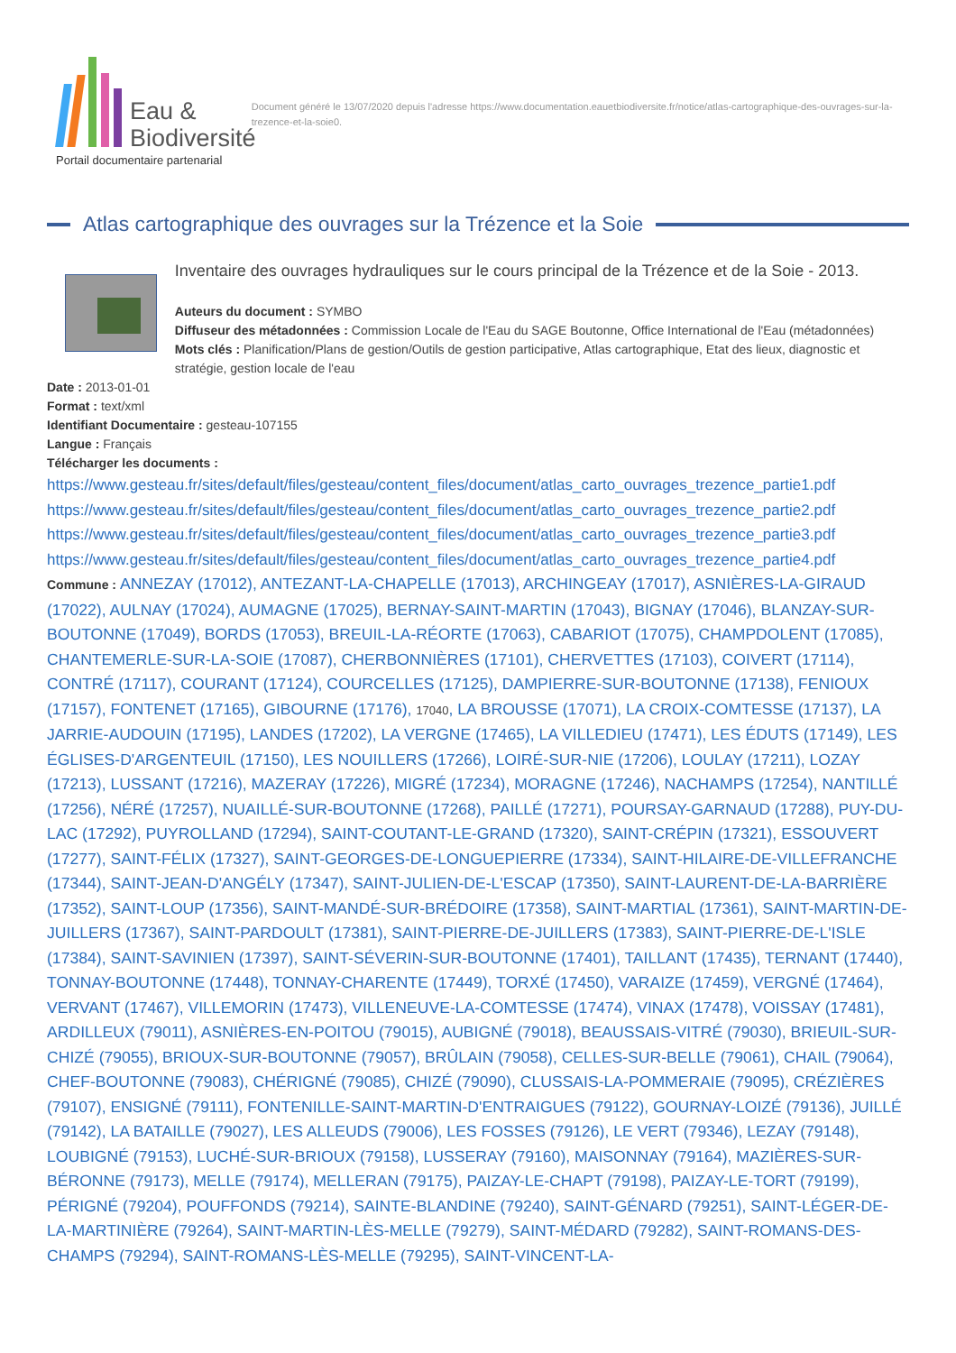Eau &
Biodiversité
Portail documentaire partenarial
Document généré le 13/07/2020 depuis l'adresse https://www.documentation.eauetbiodiversite.fr/notice/atlas-cartographique-des-ouvrages-sur-la-trezence-et-la-soie0.
Atlas cartographique des ouvrages sur la Trézence et la Soie
Inventaire des ouvrages hydrauliques sur le cours principal de la Trézence et de la Soie - 2013.
Auteurs du document : SYMBO
Diffuseur des métadonnées : Commission Locale de l'Eau du SAGE Boutonne, Office International de l'Eau (métadonnées)
Mots clés : Planification/Plans de gestion/Outils de gestion participative, Atlas cartographique, Etat des lieux, diagnostic et stratégie, gestion locale de l'eau
Date : 2013-01-01
Format : text/xml
Identifiant Documentaire : gesteau-107155
Langue : Français
Télécharger les documents :
https://www.gesteau.fr/sites/default/files/gesteau/content_files/document/atlas_carto_ouvrages_trezence_partie1.pdf
https://www.gesteau.fr/sites/default/files/gesteau/content_files/document/atlas_carto_ouvrages_trezence_partie2.pdf
https://www.gesteau.fr/sites/default/files/gesteau/content_files/document/atlas_carto_ouvrages_trezence_partie3.pdf
https://www.gesteau.fr/sites/default/files/gesteau/content_files/document/atlas_carto_ouvrages_trezence_partie4.pdf
Commune : ANNEZAY (17012), ANTEZANT-LA-CHAPELLE (17013), ARCHINGEAY (17017), ASNIÈRES-LA-GIRAUD (17022), AULNAY (17024), AUMAGNE (17025), BERNAY-SAINT-MARTIN (17043), BIGNAY (17046), BLANZAY-SUR-BOUTONNE (17049), BORDS (17053), BREUIL-LA-RÉORTE (17063), CABARIOT (17075), CHAMPDOLENT (17085), CHANTEMERLE-SUR-LA-SOIE (17087), CHERBONNIÈRES (17101), CHERVETTES (17103), COIVERT (17114), CONTRÉ (17117), COURANT (17124), COURCELLES (17125), DAMPIERRE-SUR-BOUTONNE (17138), FENIOUX (17157), FONTENET (17165), GIBOURNE (17176), 17040, LA BROUSSE (17071), LA CROIX-COMTESSE (17137), LA JARRIE-AUDOUIN (17195), LANDES (17202), LA VERGNE (17465), LA VILLEDIEU (17471), LES ÉDUTS (17149), LES ÉGLISES-D'ARGENTEUIL (17150), LES NOUILLERS (17266), LOIRÉ-SUR-NIE (17206), LOULAY (17211), LOZAY (17213), LUSSANT (17216), MAZERAY (17226), MIGRÉ (17234), MORAGNE (17246), NACHAMPS (17254), NANTILLÉ (17256), NÉRÉ (17257), NUAILLÉ-SUR-BOUTONNE (17268), PAILLÉ (17271), POURSAY-GARNAUD (17288), PUY-DU-LAC (17292), PUYROLLAND (17294), SAINT-COUTANT-LE-GRAND (17320), SAINT-CRÉPIN (17321), ESSOUVERT (17277), SAINT-FÉLIX (17327), SAINT-GEORGES-DE-LONGUEPIERRE (17334), SAINT-HILAIRE-DE-VILLEFRANCHE (17344), SAINT-JEAN-D'ANGÉLY (17347), SAINT-JULIEN-DE-L'ESCAP (17350), SAINT-LAURENT-DE-LA-BARRIÈRE (17352), SAINT-LOUP (17356), SAINT-MANDÉ-SUR-BRÉDOIRE (17358), SAINT-MARTIAL (17361), SAINT-MARTIN-DE-JUILLERS (17367), SAINT-PARDOULT (17381), SAINT-PIERRE-DE-JUILLERS (17383), SAINT-PIERRE-DE-L'ISLE (17384), SAINT-SAVINIEN (17397), SAINT-SÉVERIN-SUR-BOUTONNE (17401), TAILLANT (17435), TERNANT (17440), TONNAY-BOUTONNE (17448), TONNAY-CHARENTE (17449), TORXÉ (17450), VARAIZE (17459), VERGNÉ (17464), VERVANT (17467), VILLEMORIN (17473), VILLENEUVE-LA-COMTESSE (17474), VINAX (17478), VOISSAY (17481), ARDILLEUX (79011), ASNIÈRES-EN-POITOU (79015), AUBIGNÉ (79018), BEAUSSAIS-VITRÉ (79030), BRIEUIL-SUR-CHIZÉ (79055), BRIOUX-SUR-BOUTONNE (79057), BRÛLAIN (79058), CELLES-SUR-BELLE (79061), CHAIL (79064), CHEF-BOUTONNE (79083), CHÉRIGNÉ (79085), CHIZÉ (79090), CLUSSAIS-LA-POMMERAIE (79095), CRÉZIÈRES (79107), ENSIGNÉ (79111), FONTENILLE-SAINT-MARTIN-D'ENTRAIGUES (79122), GOURNAY-LOIZÉ (79136), JUILLÉ (79142), LA BATAILLE (79027), LES ALLEUDS (79006), LES FOSSES (79126), LE VERT (79346), LEZAY (79148), LOUBIGNÉ (79153), LUCHÉ-SUR-BRIOUX (79158), LUSSERAY (79160), MAISONNAY (79164), MAZIÈRES-SUR-BÉRONNE (79173), MELLE (79174), MELLERAN (79175), PAIZAY-LE-CHAPT (79198), PAIZAY-LE-TORT (79199), PÉRIGNÉ (79204), POUFFONDS (79214), SAINTE-BLANDINE (79240), SAINT-GÉNARD (79251), SAINT-LÉGER-DE-LA-MARTINIÈRE (79264), SAINT-MARTIN-LÈS-MELLE (79279), SAINT-MÉDARD (79282), SAINT-ROMANS-DES-CHAMPS (79294), SAINT-ROMANS-LÈS-MELLE (79295), SAINT-VINCENT-LA-